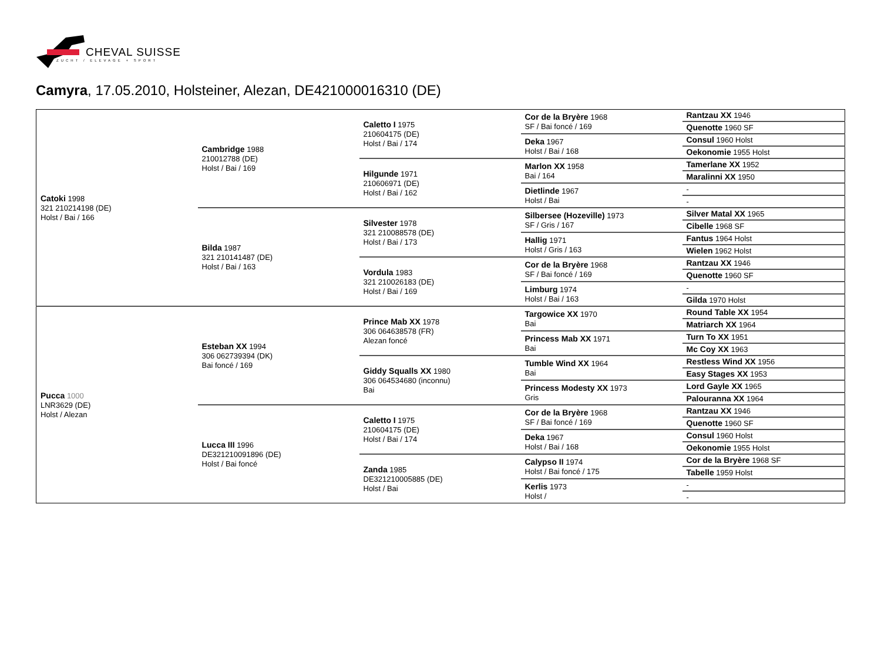CHEVAL SUISSE
ZUCHT / ELEVAGE + SPORT
Camyra, 17.05.2010, Holsteiner, Alezan, DE421000016310 (DE)
| Catoki 1998 321 210214198 (DE) Holst / Bai / 166 | Cambridge 1988 210012788 (DE) Holst / Bai / 169 | Caletto I 1975 210604175 (DE) Holst / Bai / 174 | Cor de la Bryère 1968 SF / Bai foncé / 169 | Rantzau XX 1946 |
| | | | | Quenotte 1960 SF |
| | | | Deka 1967 Holst / Bai / 168 | Consul 1960 Holst |
| | | | | Oekonomie 1955 Holst |
| | | Hilgunde 1971 210606971 (DE) Holst / Bai / 162 | Marlon XX 1958 Bai / 164 | Tamerlane XX 1952 |
| | | | | Maralinni XX 1950 |
| | | | Dietlinde 1967 Holst / Bai | - |
| | | | | - |
| | Bilda 1987 321 210141487 (DE) Holst / Bai / 163 | Silvester 1978 321 210088578 (DE) Holst / Bai / 173 | Silbersee (Hozeville) 1973 SF / Gris / 167 | Silver Matal XX 1965 |
| | | | | Cibelle 1968 SF |
| | | | Hallig 1971 Holst / Gris / 163 | Fantus 1964 Holst |
| | | | | Wielen 1962 Holst |
| | | Vordula 1983 321 210026183 (DE) Holst / Bai / 169 | Cor de la Bryère 1968 SF / Bai foncé / 169 | Rantzau XX 1946 |
| | | | | Quenotte 1960 SF |
| | | | Limburg 1974 Holst / Bai / 163 | - |
| | | | | Gilda 1970 Holst |
| Pucca 1000 LNR3629 (DE) Holst / Alezan | Esteban XX 1994 306 062739394 (DK) Bai foncé / 169 | Prince Mab XX 1978 306 064638578 (FR) Alezan foncé | Targowice XX 1970 Bai | Round Table XX 1954 |
| | | | | Matriarch XX 1964 |
| | | | Princess Mab XX 1971 Bai | Turn To XX 1951 |
| | | | | Mc Coy XX 1963 |
| | | Giddy Squalls XX 1980 306 064534680 (inconnu) Bai | Tumble Wind XX 1964 Bai | Restless Wind XX 1956 |
| | | | | Easy Stages XX 1953 |
| | | | Princess Modesty XX 1973 Gris | Lord Gayle XX 1965 |
| | | | | Palouranna XX 1964 |
| | Lucca III 1996 DE321210091896 (DE) Holst / Bai foncé | Caletto I 1975 210604175 (DE) Holst / Bai / 174 | Cor de la Bryère 1968 SF / Bai foncé / 169 | Rantzau XX 1946 |
| | | | | Quenotte 1960 SF |
| | | | Deka 1967 Holst / Bai / 168 | Consul 1960 Holst |
| | | | | Oekonomie 1955 Holst |
| | | Zanda 1985 DE321210005885 (DE) Holst / Bai | Calypso II 1974 Holst / Bai foncé / 175 | Cor de la Bryère 1968 SF |
| | | | | Tabelle 1959 Holst |
| | | | Kerlis 1973 Holst / | - |
| | | | | - |